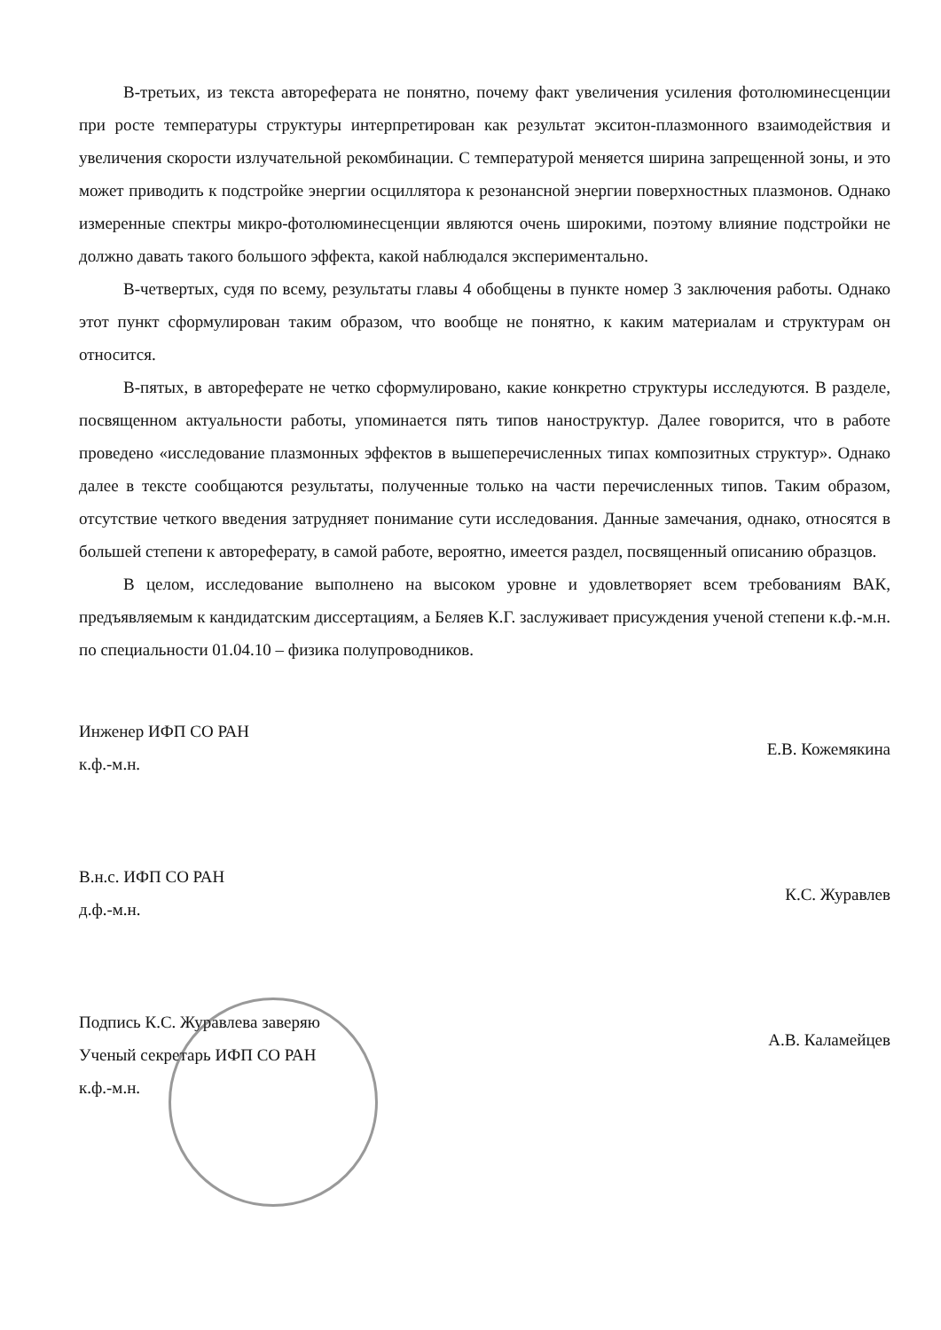В-третьих, из текста автореферата не понятно, почему факт увеличения усиления фотолюминесценции при росте температуры структуры интерпретирован как результат экситон-плазмонного взаимодействия и увеличения скорости излучательной рекомбинации. С температурой меняется ширина запрещенной зоны, и это может приводить к подстройке энергии осциллятора к резонансной энергии поверхностных плазмонов. Однако измеренные спектры микро-фотолюминесценции являются очень широкими, поэтому влияние подстройки не должно давать такого большого эффекта, какой наблюдался экспериментально.
В-четвертых, судя по всему, результаты главы 4 обобщены в пункте номер 3 заключения работы. Однако этот пункт сформулирован таким образом, что вообще не понятно, к каким материалам и структурам он относится.
В-пятых, в автореферате не четко сформулировано, какие конкретно структуры исследуются. В разделе, посвященном актуальности работы, упоминается пять типов наноструктур. Далее говорится, что в работе проведено «исследование плазмонных эффектов в вышеперечисленных типах композитных структур». Однако далее в тексте сообщаются результаты, полученные только на части перечисленных типов. Таким образом, отсутствие четкого введения затрудняет понимание сути исследования. Данные замечания, однако, относятся в большей степени к автореферату, в самой работе, вероятно, имеется раздел, посвященный описанию образцов.
В целом, исследование выполнено на высоком уровне и удовлетворяет всем требованиям ВАК, предъявляемым к кандидатским диссертациям, а Беляев К.Г. заслуживает присуждения ученой степени к.ф.-м.н. по специальности 01.04.10 – физика полупроводников.
Инженер ИФП СО РАН
к.ф.-м.н.
Е.В. Кожемякина
В.н.с. ИФП СО РАН
д.ф.-м.н.
К.С. Журавлев
Подпись К.С. Журавлева заверяю
Ученый секретарь ИФП СО РАН
к.ф.-м.н.
А.В. Каламейцев